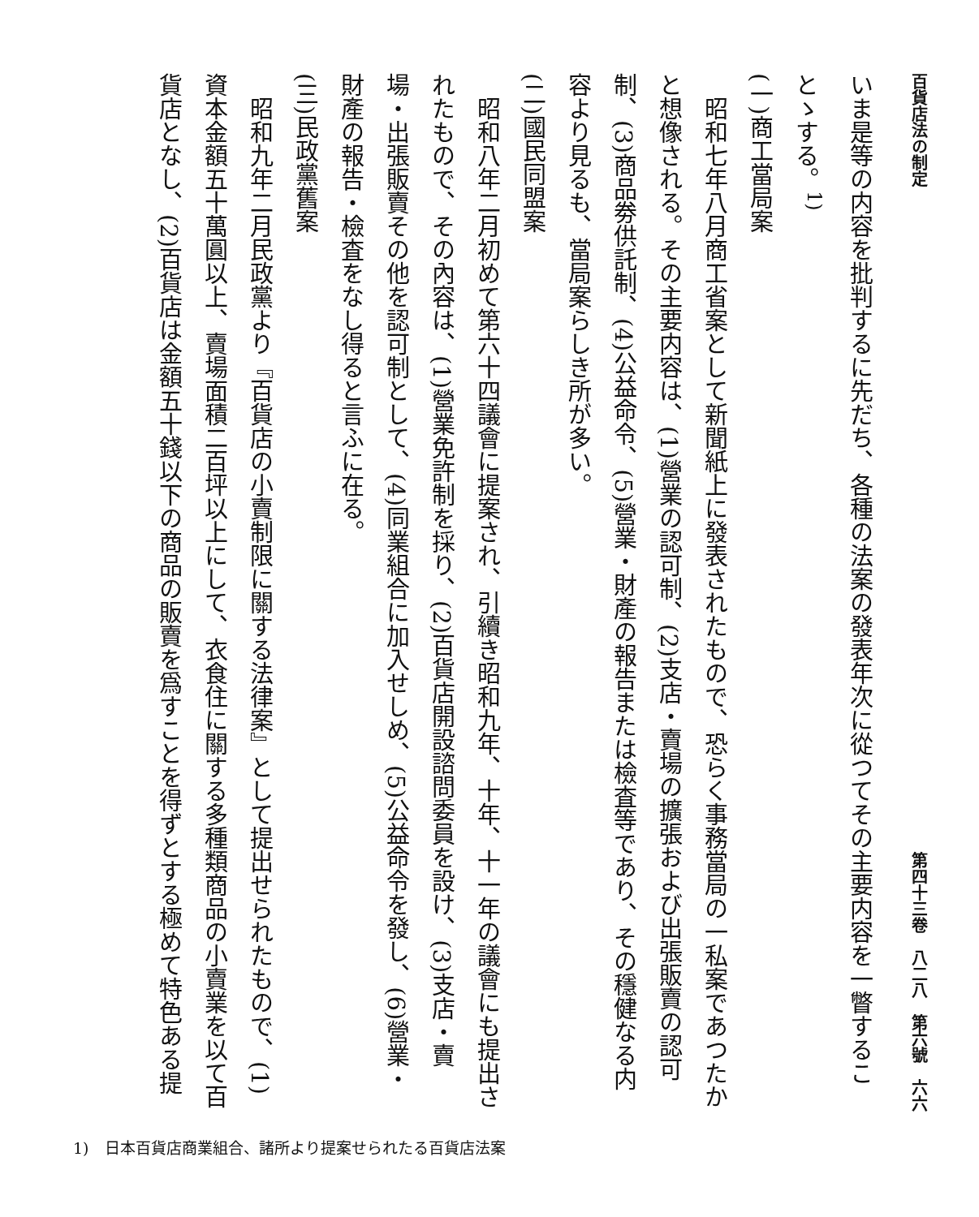百貨店法の制定 第四十三卷　八二八　第六號　六六
いま是等の内容を批判するに先だち、各種の法案の發表年次に從つてその主要内容を一瞥することゝする。<sup>1)</sup>
(一)商工當局案
昭和七年八月商工省案として新聞紙上に發表されたもので、恐らく事務當局の一私案であつたかと想像される。その主要内容は、(1)營業の認可制、(2)支店・賣場の擴張および出張販賣の認可制、(3)商品劵供託制、(4)公益命令、(5)營業・財產の報告または檢査等であり、その穩健なる内容より見るも、當局案らしき所が多い。
(二)國民同盟案
昭和八年二月初めて第六十四議會に提案され、引續き昭和九年、十年、十一年の議會にも提出されたもので、その內容は、(1)營業免許制を採り、(2)百貨店開設諮問委員を設け、(3)支店・賣場・出張販賣その他を認可制として、(4)同業組合に加入せしめ、(5)公益命令を發し、(6)營業・財產の報告・檢査をなし得ると言ふに在る。
(三)民政黨舊案
昭和九年二月民政黨より『百貨店の小賣制限に關する法律案』として提出せられたもので、(1)資本金額五十萬圓以上、賣場面積二百坪以上にして、衣食住に關する多種類商品の小賣業を以て百貨店となし、(2)百貨店は金額五十錢以下の商品の販賣を爲すことを得ずとする極めて特色ある提
1)　日本百貨店商業組合、諸所より提案せられたる百貨店法案